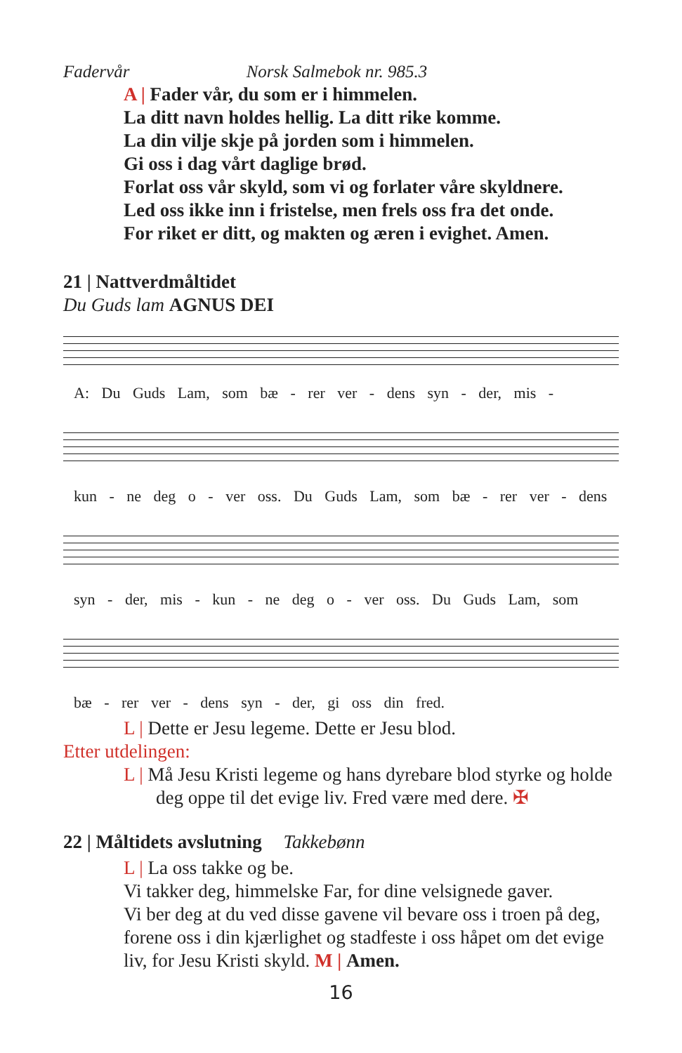Fadervår Norsk Salmebok nr. 985.3
A | Fader vår, du som er i himmelen.
La ditt navn holdes hellig. La ditt rike komme.
La din vilje skje på jorden som i himmelen.
Gi oss i dag vårt daglige brød.
Forlat oss vår skyld, som vi og forlater våre skyldnere.
Led oss ikke inn i fristelse, men frels oss fra det onde.
For riket er ditt, og makten og æren i evighet. Amen.
21 | Nattverdmåltidet
Du Guds lam AGNUS DEI
A: Du Guds Lam, som bæ - rer ver - dens syn - der, mis -
kun - ne deg o - ver oss. Du Guds Lam, som bæ - rer ver - dens
syn - der, mis - kun - ne deg o - ver oss. Du Guds Lam, som
bæ - rer ver - dens syn - der, gi oss din fred.
L | Dette er Jesu legeme. Dette er Jesu blod.
Etter utdelingen:
L | Må Jesu Kristi legeme og hans dyrebare blod styrke og holde deg oppe til det evige liv. Fred være med dere. ✠
22 | Måltidets avslutning Takkebønn
L | La oss takke og be.
Vi takker deg, himmelske Far, for dine velsignede gaver.
Vi ber deg at du ved disse gavene vil bevare oss i troen på deg, forene oss i din kjærlighet og stadfeste i oss håpet om det evige liv, for Jesu Kristi skyld. M | Amen.
16